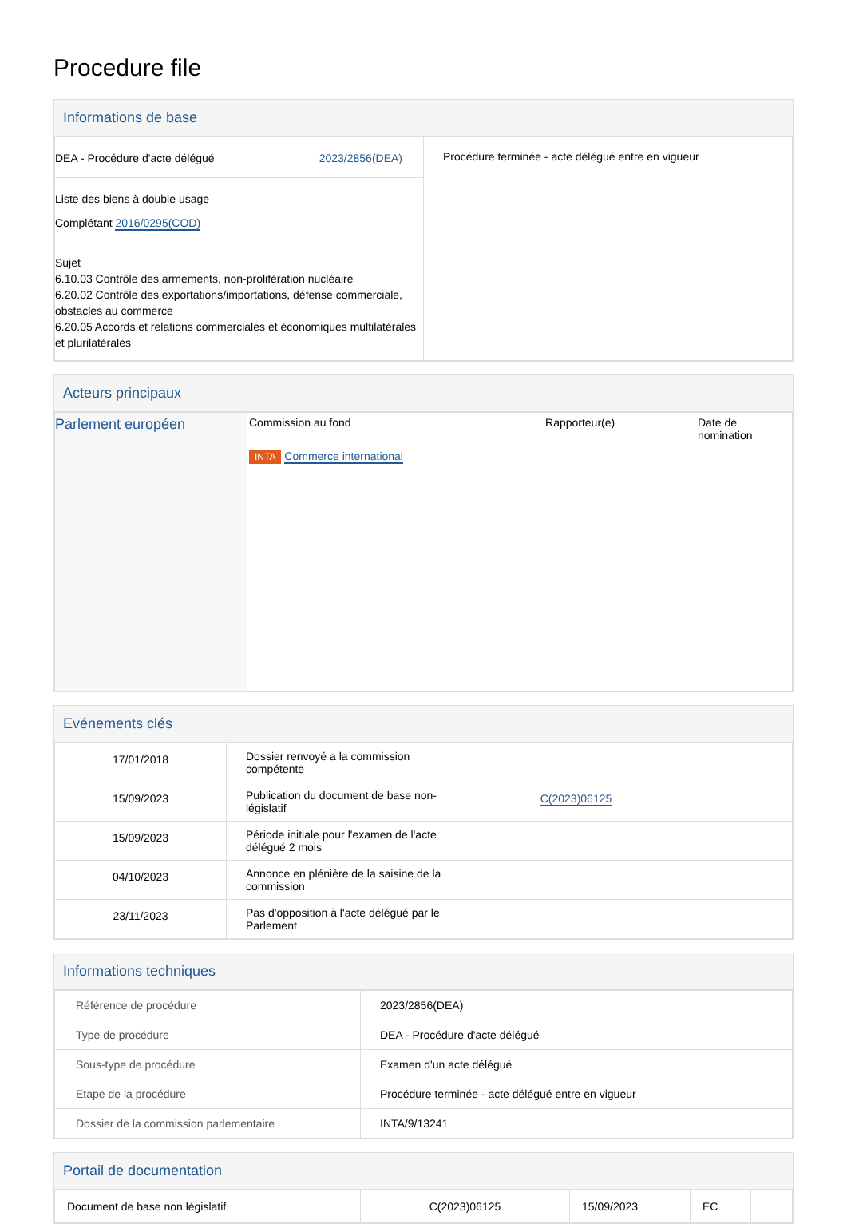Procedure file
Informations de base
| DEA - Procédure d'acte délégué 2023/2856(DEA) | Procédure terminée - acte délégué entre en vigueur |
| Liste des biens à double usage Complétant 2016/0295(COD) Sujet 6.10.03 Contrôle des armements, non-prolifération nucléaire 6.20.02 Contrôle des exportations/importations, défense commerciale, obstacles au commerce 6.20.05 Accords et relations commerciales et économiques multilatérales et plurilatérales | |
Acteurs principaux
| Parlement européen | Commission au fond INTA Commerce international | Rapporteur(e) | Date de nomination |
Evénements clés
| 17/01/2018 | Dossier renvoyé a la commission compétente | | |
| 15/09/2023 | Publication du document de base non-législatif | C(2023)06125 | |
| 15/09/2023 | Période initiale pour l'examen de l'acte délégué 2 mois | | |
| 04/10/2023 | Annonce en plénière de la saisine de la commission | | |
| 23/11/2023 | Pas d'opposition à l'acte délégué par le Parlement | | |
Informations techniques
| Référence de procédure | 2023/2856(DEA) |
| Type de procédure | DEA - Procédure d'acte délégué |
| Sous-type de procédure | Examen d'un acte délégué |
| Etape de la procédure | Procédure terminée - acte délégué entre en vigueur |
| Dossier de la commission parlementaire | INTA/9/13241 |
Portail de documentation
| Document de base non législatif | | C(2023)06125 | 15/09/2023 | EC | |